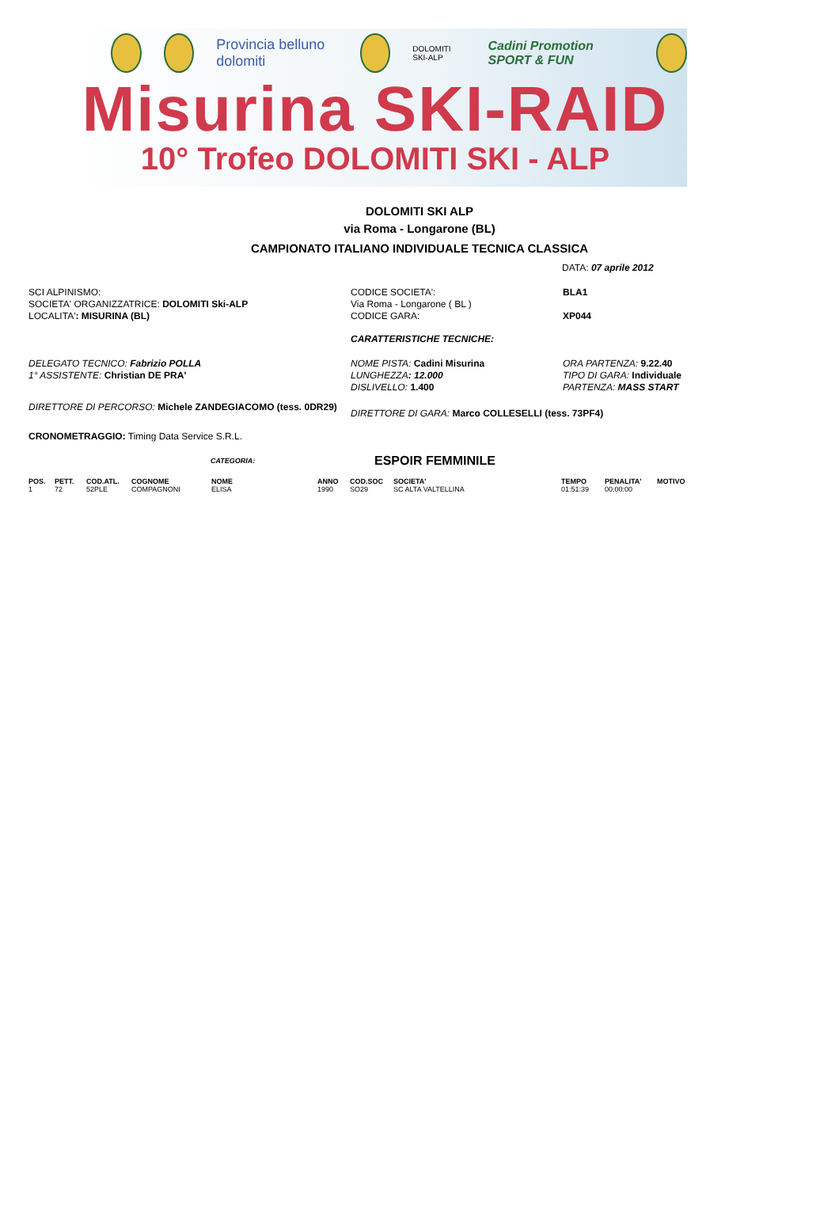Provincia belluno dolomiti
DOLOMITI SKI-ALP Cadini Promotion SPORT & FUN
Misurina SKI-RAID
10° Trofeo DOLOMITI SKI - ALP
DOLOMITI SKI ALP
via Roma - Longarone (BL)
CAMPIONATO ITALIANO INDIVIDUALE TECNICA CLASSICA
DATA: 07 aprile 2012
SCI ALPINISMO:
SOCIETA' ORGANIZZATRICE: DOLOMITI Ski-ALP
LOCALITA': MISURINA (BL)
CODICE SOCIETA':
Via Roma - Longarone ( BL )
CODICE GARA:
BLA1
XP044
CARATTERISTICHE TECNICHE:
DELEGATO TECNICO: Fabrizio POLLA
1° ASSISTENTE: Christian DE PRA'
NOME PISTA: Cadini Misurina
LUNGHEZZA: 12.000
DISLIVELLO: 1.400
ORA PARTENZA: 9.22.40
TIPO DI GARA: Individuale
PARTENZA: MASS START
DIRETTORE DI PERCORSO: Michele ZANDEGIACOMO (tess. 0DR29)
DIRETTORE DI GARA: Marco COLLESELLI (tess. 73PF4)
CRONOMETRAGGIO: Timing Data Service S.R.L.
CATEGORIA: ESPOIR FEMMINILE
| POS. | PETT. | COD.ATL. | COGNOME | NOME | ANNO | COD.SOC | SOCIETA' | TEMPO | PENALITA' | MOTIVO |
| --- | --- | --- | --- | --- | --- | --- | --- | --- | --- | --- |
| 1 | 72 | 52PLE | COMPAGNONI | ELISA | 1990 | SO29 | SC ALTA VALTELLINA | 01:51:39 | 00:00:00 | |